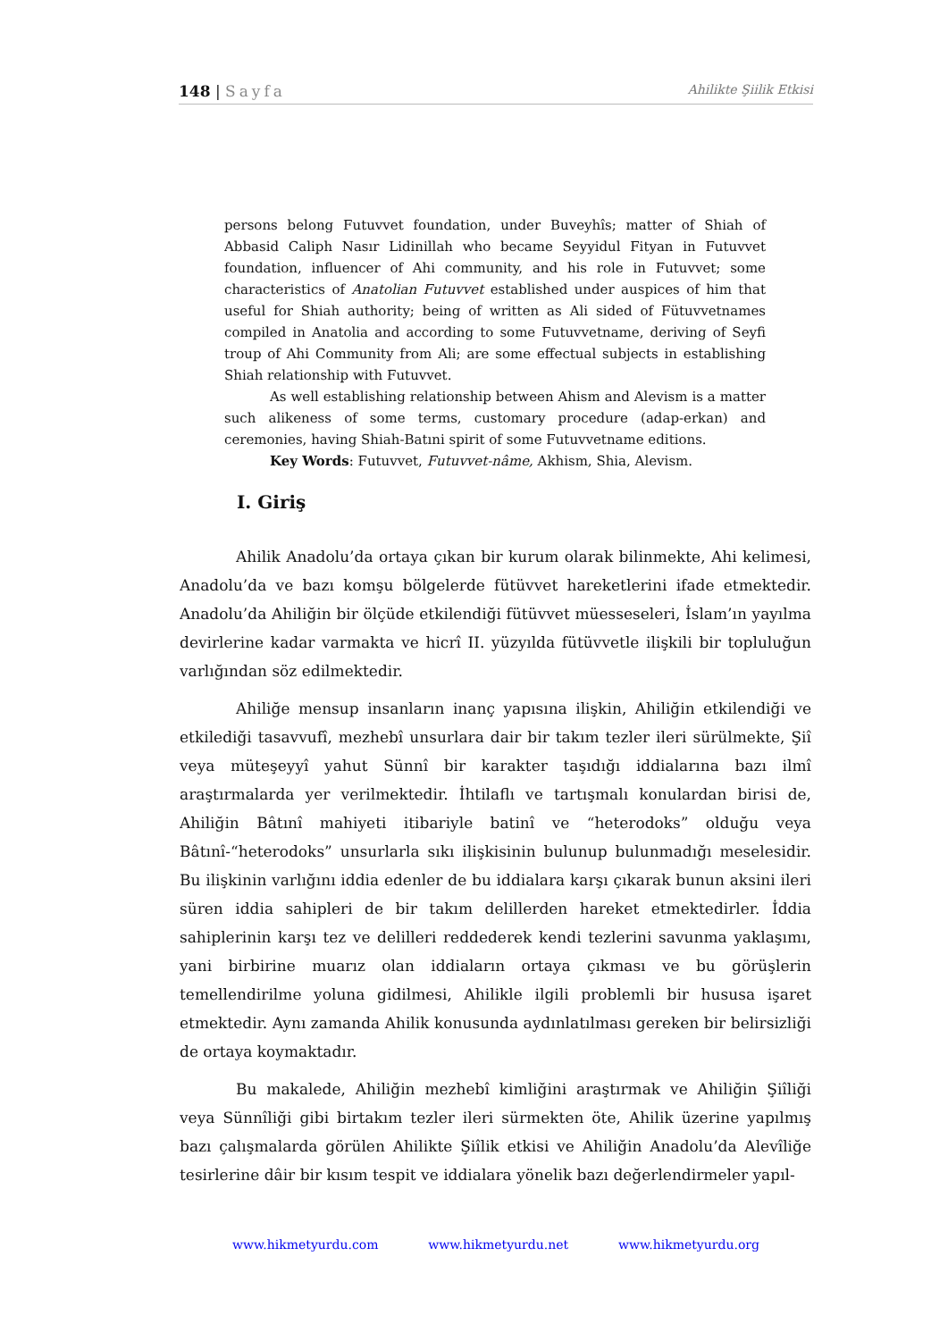148 | Sayfa Ahilikte Şiilik Etkisi
persons belong Futuvvet foundation, under Buveyhîs; matter of Shiah of Abbasid Caliph Nasır Lidinillah who became Seyyidul Fityan in Futuvvet foundation, influencer of Ahi community, and his role in Futuvvet; some characteristics of Anatolian Futuvvet established under auspices of him that useful for Shiah authority; being of written as Ali sided of Fütuvvetnames compiled in Anatolia and according to some Futuvvetname, deriving of Seyfi troup of Ahi Community from Ali; are some effectual subjects in establishing Shiah relationship with Futuvvet.
As well establishing relationship between Ahism and Alevism is a matter such alikeness of some terms, customary procedure (adap-erkan) and ceremonies, having Shiah-Batıni spirit of some Futuvvetname editions.
Key Words: Futuvvet, Futuvvet-nâme, Akhism, Shia, Alevism.
I. Giriş
Ahilik Anadolu’da ortaya çıkan bir kurum olarak bilinmekte, Ahi kelimesi, Anadolu’da ve bazı komşu bölgelerde fütüvvet hareketlerini ifade etmektedir. Anadolu’da Ahiliğin bir ölçüde etkilendiği fütüvvet müesseseleri, İslam’ın yayılma devirlerine kadar varmakta ve hicrî II. yüzyılda fütüvvetle ilişkili bir topluluğun varlığından söz edilmektedir.
Ahiliğe mensup insanların inanç yapısına ilişkin, Ahiliğin etkilendiği ve etkilediği tasavvufî, mezhebî unsurlara dair bir takım tezler ileri sürülmekte, Şiî veya müteşeyyî yahut Sünnî bir karakter taşıdığı iddialarına bazı ilmî araştırmalarda yer verilmektedir. İhtilaflı ve tartışmalı konulardan birisi de, Ahiliğin Bâtınî mahiyeti itibariyle batinî ve “heterodoks” olduğu veya Bâtınî-“heterodoks” unsurlarla sıkı ilişkisinin bulunup bulunmadığı meselesidir. Bu ilişkinin varlığını iddia edenler de bu iddialara karşı çıkarak bunun aksini ileri süren iddia sahipleri de bir takım delillerden hareket etmektedirler. İddia sahiplerinin karşı tez ve delilleri reddederek kendi tezlerini savunma yaklaşımı, yani birbirine muarız olan iddiaların ortaya çıkması ve bu görüşlerin temellendirilme yoluna gidilmesi, Ahilikle ilgili problemli bir hususa işaret etmektedir. Aynı zamanda Ahilik konusunda aydınlatılması gereken bir belirsizliği de ortaya koymaktadır.
Bu makalede, Ahiliğin mezhebî kimliğini araştırmak ve Ahiliğin Şiîliği veya Sünnîliği gibi birtakım tezler ileri sürmekten öte, Ahilik üzerine yapılmış bazı çalışmalarda görülen Ahilikte Şiîlik etkisi ve Ahiliğin Anadolu’da Alevîliğe tesirlerine dâir bir kısım tespit ve iddialara yönelik bazı değerlendirmeler yapıl-
www.hikmetyurdu.com www.hikmetyurdu.net www.hikmetyurdu.org